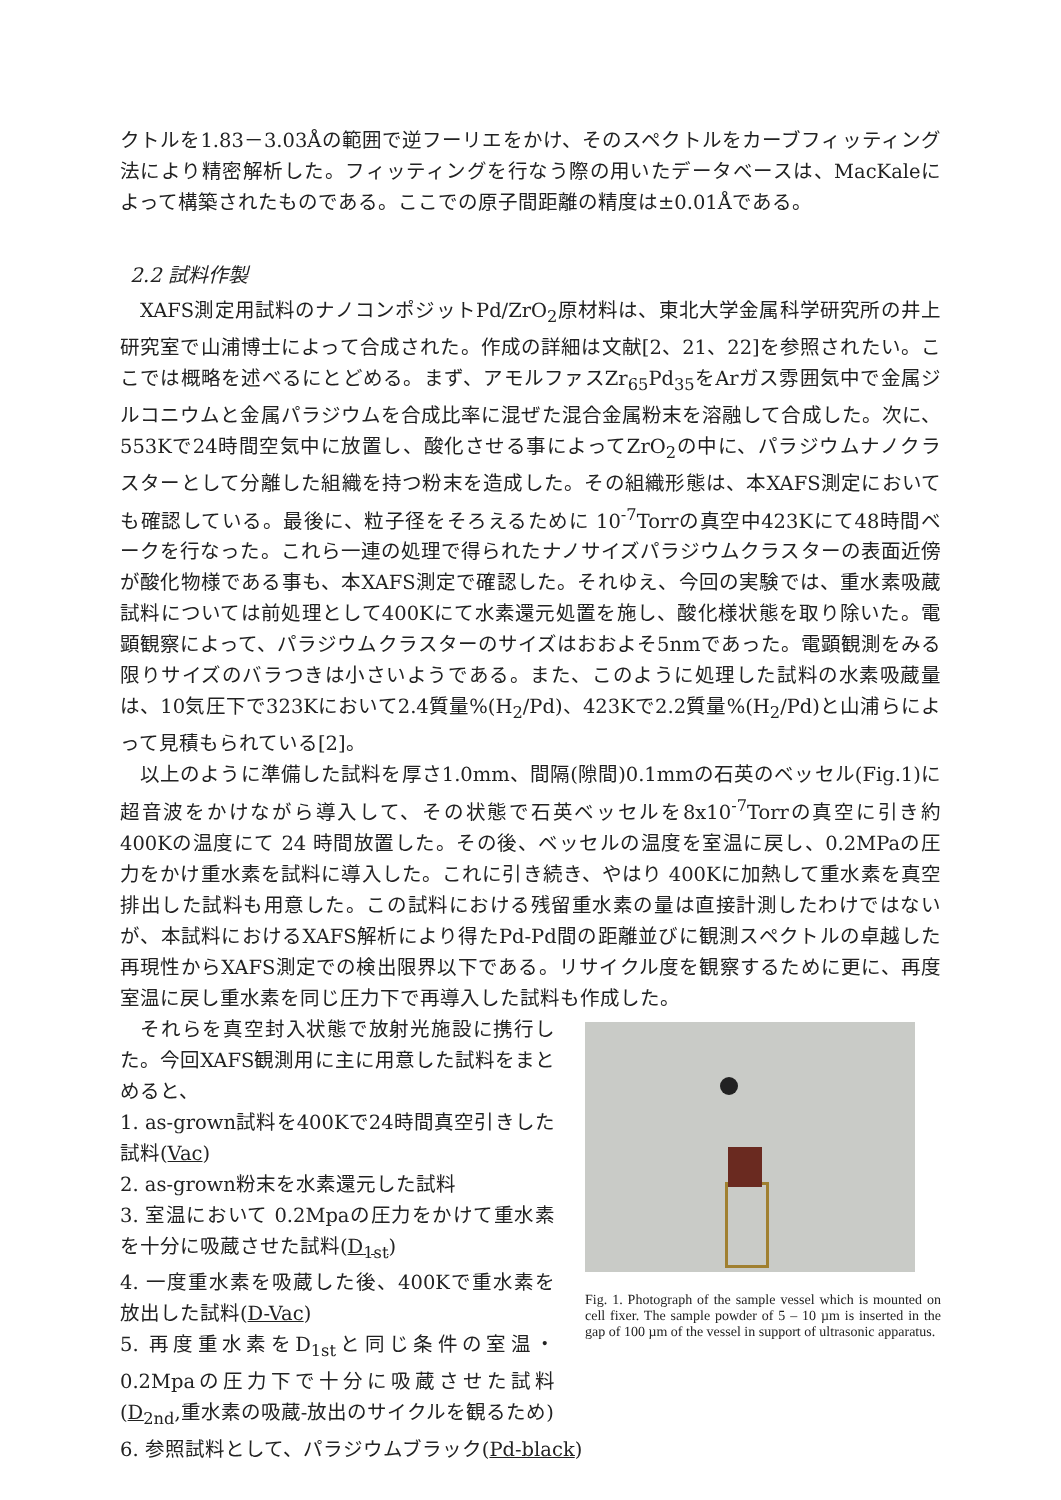クトルを1.83－3.03Åの範囲で逆フーリエをかけ、そのスペクトルをカーブフィッティング法により精密解析した。フィッティングを行なう際の用いたデータベースは、MacKaleによって構築されたものである。ここでの原子間距離の精度は±0.01Åである。
2.2 試料作製
XAFS測定用試料のナノコンポジットPd/ZrO<sub>2</sub>原材料は、東北大学金属科学研究所の井上研究室で山浦博士によって合成された。作成の詳細は文献[2、21、22]を参照されたい。ここでは概略を述べるにとどめる。まず、アモルファスZr<sub>65</sub>Pd<sub>35</sub>をArガス雰囲気中で金属ジルコニウムと金属パラジウムを合成比率に混ぜた混合金属粉末を溶融して合成した。次に、553Kで24時間空気中に放置し、酸化させる事によってZrO<sub>2</sub>の中に、パラジウムナノクラスターとして分離した組織を持つ粉末を造成した。その組織形態は、本XAFS測定においても確認している。最後に、粒子径をそろえるために 10<sup>-7</sup>Torrの真空中423Kにて48時間ベークを行なった。これら一連の処理で得られたナノサイズパラジウムクラスターの表面近傍が酸化物様である事も、本XAFS測定で確認した。それゆえ、今回の実験では、重水素吸蔵試料については前処理として400Kにて水素還元処置を施し、酸化様状態を取り除いた。電顕観察によって、パラジウムクラスターのサイズはおおよそ5nmであった。電顕観測をみる限りサイズのバラつきは小さいようである。また、このように処理した試料の水素吸蔵量は、10気圧下で323Kにおいて2.4質量%(H<sub>2</sub>/Pd)、423Kで2.2質量%(H<sub>2</sub>/Pd)と山浦らによって見積もられている[2]。
以上のように準備した試料を厚さ1.0mm、間隔(隙間)0.1mmの石英のベッセル(Fig.1)に超音波をかけながら導入して、その状態で石英ベッセルを8x10<sup>-7</sup>Torrの真空に引き約 400Kの温度にて 24 時間放置した。その後、ベッセルの温度を室温に戻し、0.2MPaの圧力をかけ重水素を試料に導入した。これに引き続き、やはり 400Kに加熱して重水素を真空排出した試料も用意した。この試料における残留重水素の量は直接計測したわけではないが、本試料におけるXAFS解析により得たPd-Pd間の距離並びに観測スペクトルの卓越した再現性からXAFS測定での検出限界以下である。リサイクル度を観察するために更に、再度室温に戻し重水素を同じ圧力下で再導入した試料も作成した。
それらを真空封入状態で放射光施設に携行した。今回XAFS観測用に主に用意した試料をまとめると、
1. as-grown試料を400Kで24時間真空引きした試料(Vac)
2. as-grown粉末を水素還元した試料
3. 室温において 0.2Mpaの圧力をかけて重水素を十分に吸蔵させた試料(D<sub>1st</sub>)
4. 一度重水素を吸蔵した後、400Kで重水素を放出した試料(D-Vac)
5. 再度重水素をD<sub>1st</sub>と同じ条件の室温・0.2Mpaの圧力下で十分に吸蔵させた試料(D<sub>2nd</sub>,重水素の吸蔵-放出のサイクルを観るため)
Fig. 1. Photograph of the sample vessel which is mounted on cell fixer. The sample powder of 5 – 10 µm is inserted in the gap of 100 µm of the vessel in support of ultrasonic apparatus.
6. 参照試料として、パラジウムブラック(Pd-black)